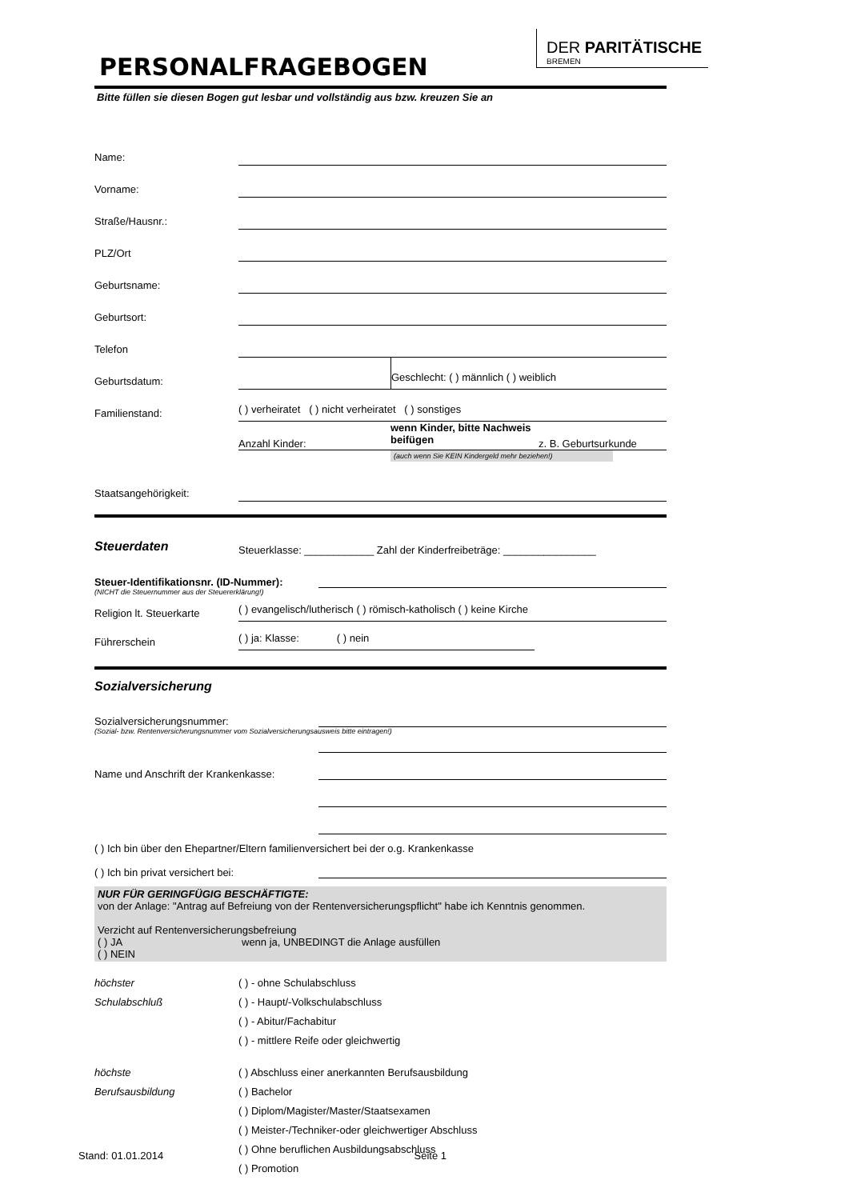PERSONALFRAGEBOGEN
DER PARITÄTISCHE
BREMEN
Bitte füllen sie diesen Bogen gut lesbar und vollständig aus bzw. kreuzen Sie an
Name:
Vorname:
Straße/Hausnr.:
PLZ/Ort
Geburtsname:
Geburtsort:
Telefon
Geburtsdatum: Geschlecht: ( ) männlich ( ) weiblich
Familienstand: ( ) verheiratet ( ) nicht verheiratet ( ) sonstiges
Anzahl Kinder: wenn Kinder, bitte Nachweis beifügen z. B. Geburtsurkunde
(auch wenn Sie KEIN Kindergeld mehr beziehen!)
Staatsangehörigkeit:
Steuerdaten
Steuerklasse: ____________ Zahl der Kinderfreibeträge: ________________
Steuer-Identifikationsnr. (ID-Nummer):
(NICHT die Steuernummer aus der Steuererklärung!)
Religion lt. Steuerkarte ( ) evangelisch/lutherisch ( ) römisch-katholisch ( ) keine Kirche
Führerschein ( ) ja: Klasse: ( ) nein
Sozialversicherung
Sozialversicherungsnummer:
(Sozial- bzw. Rentenversicherungsnummer vom Sozialversicherungsausweis bitte eintragen!)
Name und Anschrift der Krankenkasse:
( ) Ich bin über den Ehepartner/Eltern familienversichert bei der o.g. Krankenkasse
( ) Ich bin privat versichert bei:
NUR FÜR GERINGFÜGIG BESCHÄFTIGTE:
von der Anlage: "Antrag auf Befreiung von der Rentenversicherungspflicht" habe ich Kenntnis genommen.
Verzicht auf Rentenversicherungsbefreiung
( ) JA wenn ja, UNBEDINGT die Anlage ausfüllen
( ) NEIN
höchster ( ) - ohne Schulabschluss
Schulabschluß ( ) - Haupt/-Volkschulabschluss
( ) - Abitur/Fachabitur
( ) - mittlere Reife oder gleichwertig
höchste ( ) Abschluss einer anerkannten Berufsausbildung
Berufsausbildung ( ) Bachelor
( ) Diplom/Magister/Master/Staatsexamen
( ) Meister-/Techniker-oder gleichwertiger Abschluss
( ) Ohne beruflichen Ausbildungsabschluss
( ) Promotion
Stand: 01.01.2014 Seite 1